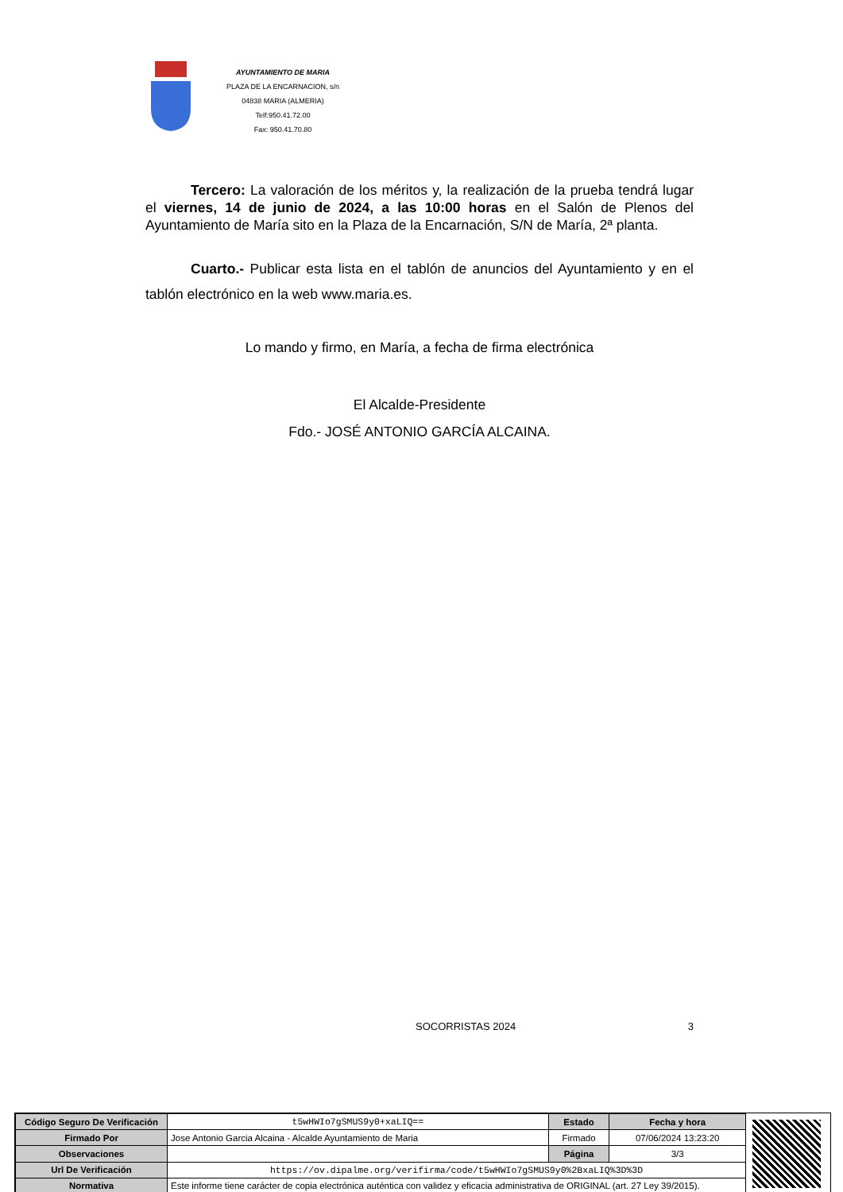AYUNTAMIENTO DE MARIA
PLAZA DE LA ENCARNACION, s/n
04838 MARIA (ALMERIA)
Telf:950.41.72.00
Fax: 950.41.70.80
Tercero: La valoración de los méritos y, la realización de la prueba tendrá lugar el viernes, 14 de junio de 2024, a las 10:00 horas en el Salón de Plenos del Ayuntamiento de María sito en la Plaza de la Encarnación, S/N de María, 2ª planta.
Cuarto.- Publicar esta lista en el tablón de anuncios del Ayuntamiento y en el tablón electrónico en la web www.maria.es.
Lo mando y firmo, en María, a fecha de firma electrónica
El Alcalde-Presidente
Fdo.- JOSÉ ANTONIO GARCÍA ALCAINA.
SOCORRISTAS 2024 3
| Código Seguro De Verificación | t5wHWIo7gSMUS9y0+xaLIQ== | Estado | Fecha y hora |
| Firmado Por | Jose Antonio Garcia Alcaina - Alcalde Ayuntamiento de Maria | Firmado | 07/06/2024 13:23:20 |
| Observaciones | | Página | 3/3 |
| Url De Verificación | https://ov.dipalme.org/verifirma/code/t5wHWIo7gSMUS9y0%2BxaLIQ%3D%3D | | |
| Normativa | Este informe tiene carácter de copia electrónica auténtica con validez y eficacia administrativa de ORIGINAL (art. 27 Ley 39/2015). | | |